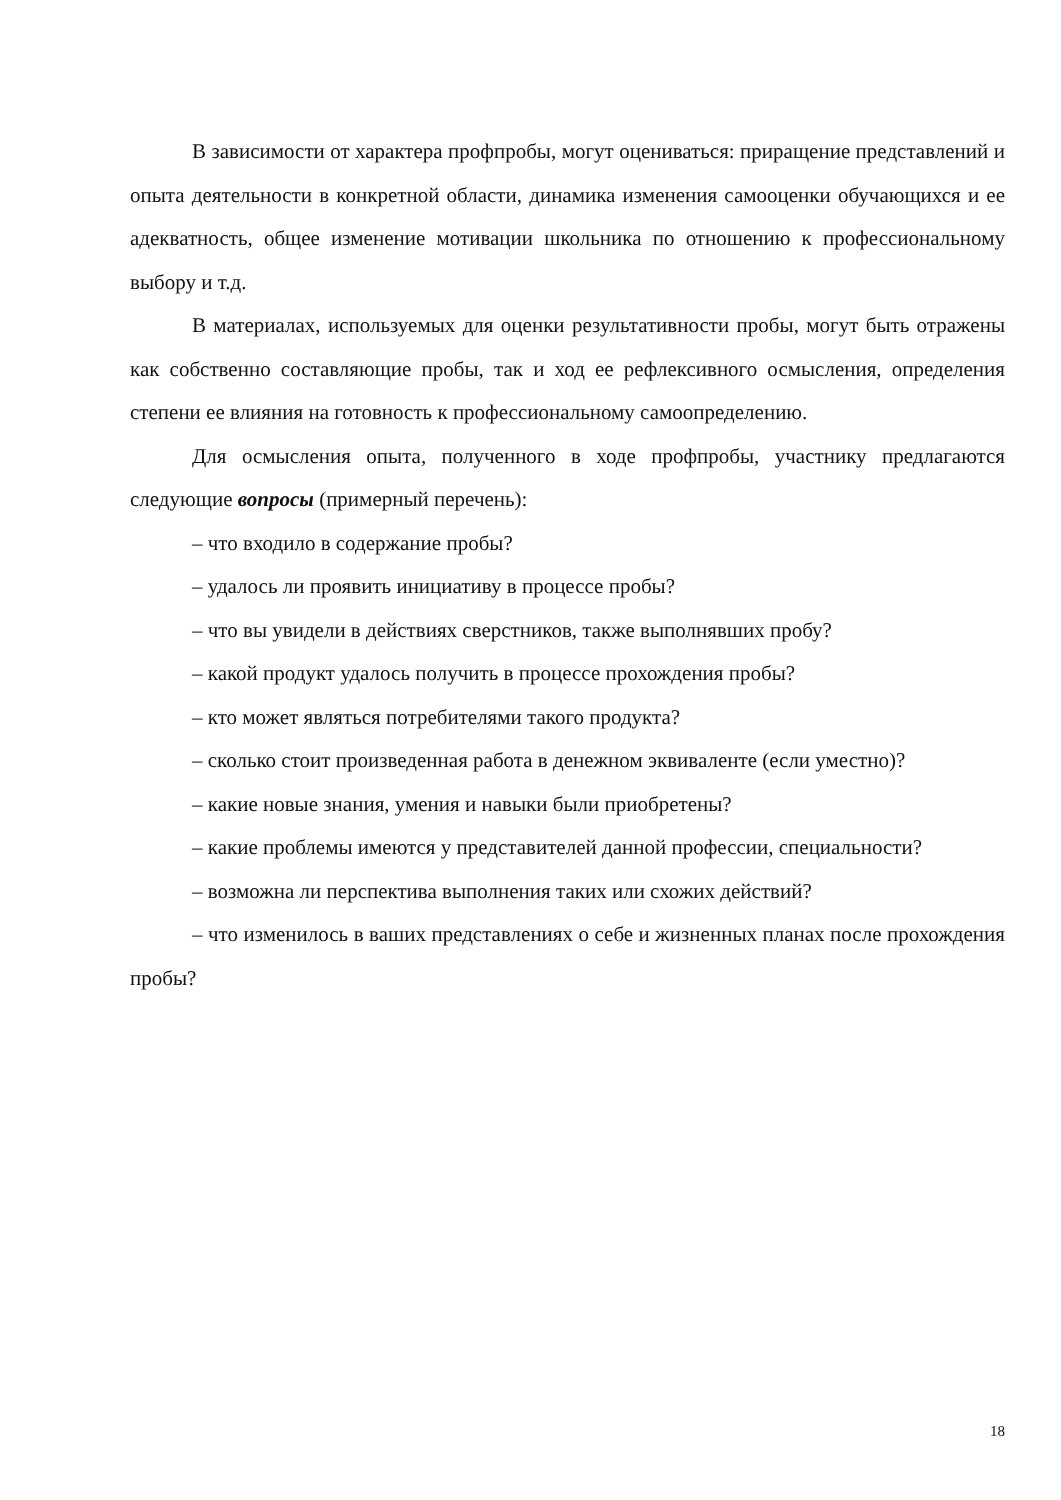В зависимости от характера профпробы, могут оцениваться: приращение представлений и опыта деятельности в конкретной области, динамика изменения самооценки обучающихся и ее адекватность, общее изменение мотивации школьника по отношению к профессиональному выбору и т.д.
В материалах, используемых для оценки результативности пробы, могут быть отражены как собственно составляющие пробы, так и ход ее рефлексивного осмысления, определения степени ее влияния на готовность к профессиональному самоопределению.
Для осмысления опыта, полученного в ходе профпробы, участнику предлагаются следующие вопросы (примерный перечень):
– что входило в содержание пробы?
– удалось ли проявить инициативу в процессе пробы?
– что вы увидели в действиях сверстников, также выполнявших пробу?
– какой продукт удалось получить в процессе прохождения пробы?
– кто может являться потребителями такого продукта?
– сколько стоит произведенная работа в денежном эквиваленте (если уместно)?
– какие новые знания, умения и навыки были приобретены?
– какие проблемы имеются у представителей данной профессии, специальности?
– возможна ли перспектива выполнения таких или схожих действий?
– что изменилось в ваших представлениях о себе и жизненных планах после прохождения пробы?
18